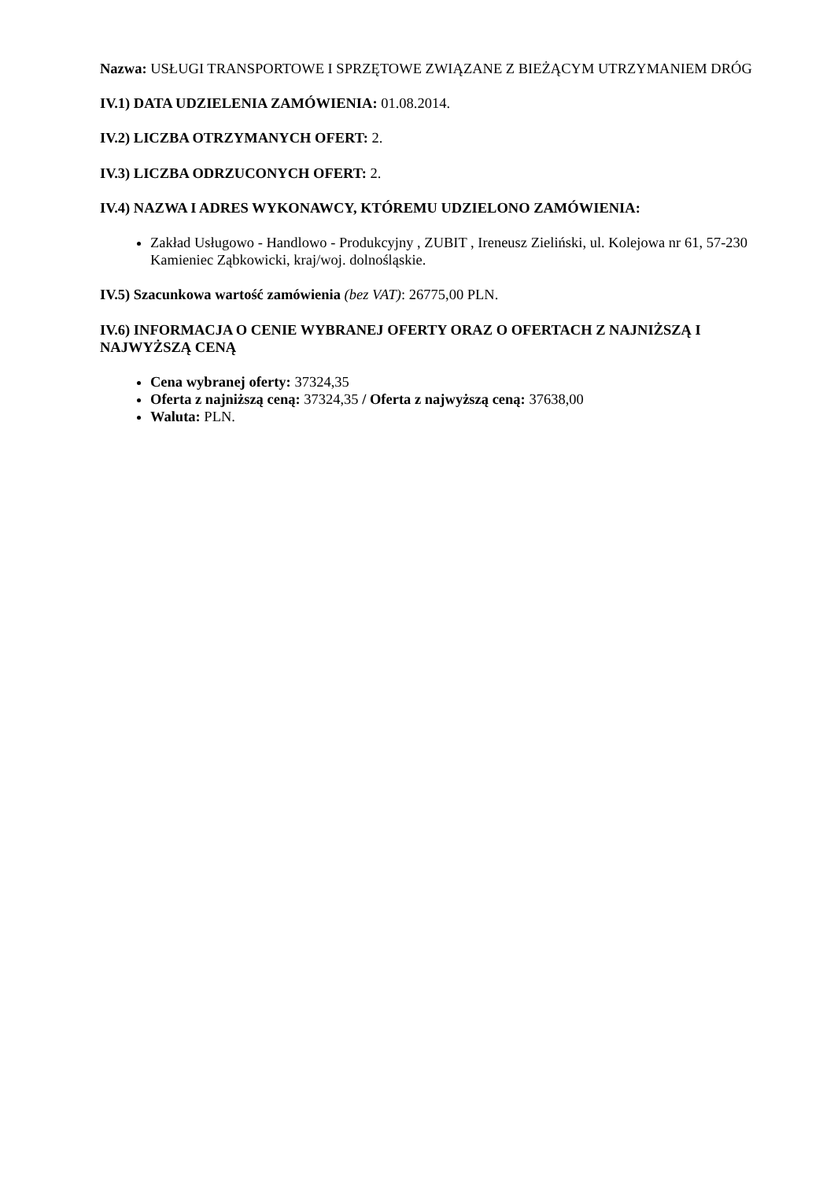Nazwa: USŁUGI TRANSPORTOWE I SPRZĘTOWE ZWIĄZANE Z BIEŻĄCYM UTRZYMANIEM DRÓG
IV.1) DATA UDZIELENIA ZAMÓWIENIA: 01.08.2014.
IV.2) LICZBA OTRZYMANYCH OFERT: 2.
IV.3) LICZBA ODRZUCONYCH OFERT: 2.
IV.4) NAZWA I ADRES WYKONAWCY, KTÓREMU UDZIELONO ZAMÓWIENIA:
Zakład Usługowo - Handlowo - Produkcyjny , ZUBIT , Ireneusz Zieliński, ul. Kolejowa nr 61, 57-230 Kamieniec Ząbkowicki, kraj/woj. dolnośląskie.
IV.5) Szacunkowa wartość zamówienia (bez VAT): 26775,00 PLN.
IV.6) INFORMACJA O CENIE WYBRANEJ OFERTY ORAZ O OFERTACH Z NAJNIŻSZĄ I NAJWYŻSZĄ CENĄ
Cena wybranej oferty: 37324,35
Oferta z najniższą ceną: 37324,35 / Oferta z najwyższą ceną: 37638,00
Waluta: PLN.